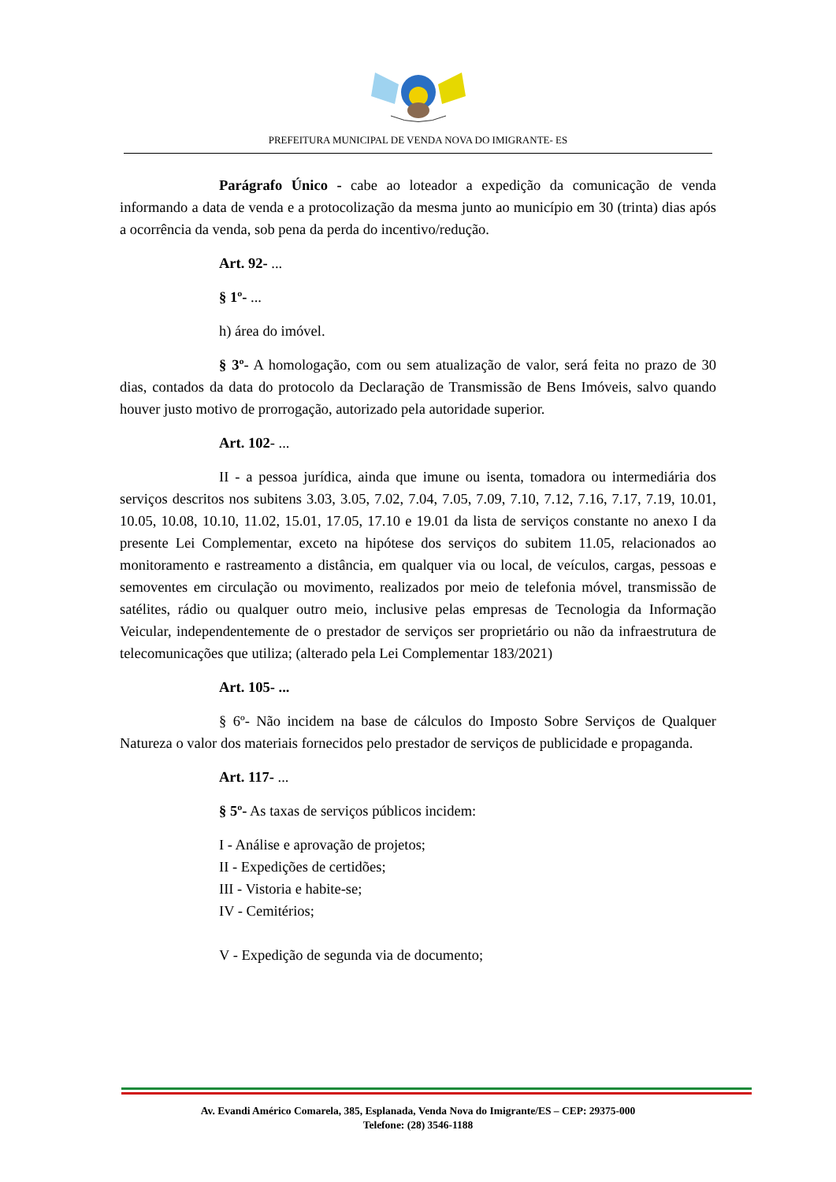PREFEITURA MUNICIPAL DE VENDA NOVA DO IMIGRANTE- ES
Parágrafo Único - cabe ao loteador a expedição da comunicação de venda informando a data de venda e a protocolização da mesma junto ao município em 30 (trinta) dias após a ocorrência da venda, sob pena da perda do incentivo/redução.
Art. 92- ...
§ 1º- ...
h) área do imóvel.
§ 3º- A homologação, com ou sem atualização de valor, será feita no prazo de 30 dias, contados da data do protocolo da Declaração de Transmissão de Bens Imóveis, salvo quando houver justo motivo de prorrogação, autorizado pela autoridade superior.
Art. 102- ...
II - a pessoa jurídica, ainda que imune ou isenta, tomadora ou intermediária dos serviços descritos nos subitens 3.03, 3.05, 7.02, 7.04, 7.05, 7.09, 7.10, 7.12, 7.16, 7.17, 7.19, 10.01, 10.05, 10.08, 10.10, 11.02, 15.01, 17.05, 17.10 e 19.01 da lista de serviços constante no anexo I da presente Lei Complementar, exceto na hipótese dos serviços do subitem 11.05, relacionados ao monitoramento e rastreamento a distância, em qualquer via ou local, de veículos, cargas, pessoas e semoventes em circulação ou movimento, realizados por meio de telefonia móvel, transmissão de satélites, rádio ou qualquer outro meio, inclusive pelas empresas de Tecnologia da Informação Veicular, independentemente de o prestador de serviços ser proprietário ou não da infraestrutura de telecomunicações que utiliza; (alterado pela Lei Complementar 183/2021)
Art. 105- ...
§ 6º- Não incidem na base de cálculos do Imposto Sobre Serviços de Qualquer Natureza o valor dos materiais fornecidos pelo prestador de serviços de publicidade e propaganda.
Art. 117- ...
§ 5º- As taxas de serviços públicos incidem:
I - Análise e aprovação de projetos;
II - Expedições de certidões;
III - Vistoria e habite-se;
IV - Cemitérios;
V - Expedição de segunda via de documento;
Av. Evandi Américo Comarela, 385, Esplanada, Venda Nova do Imigrante/ES – CEP: 29375-000
Telefone: (28) 3546-1188